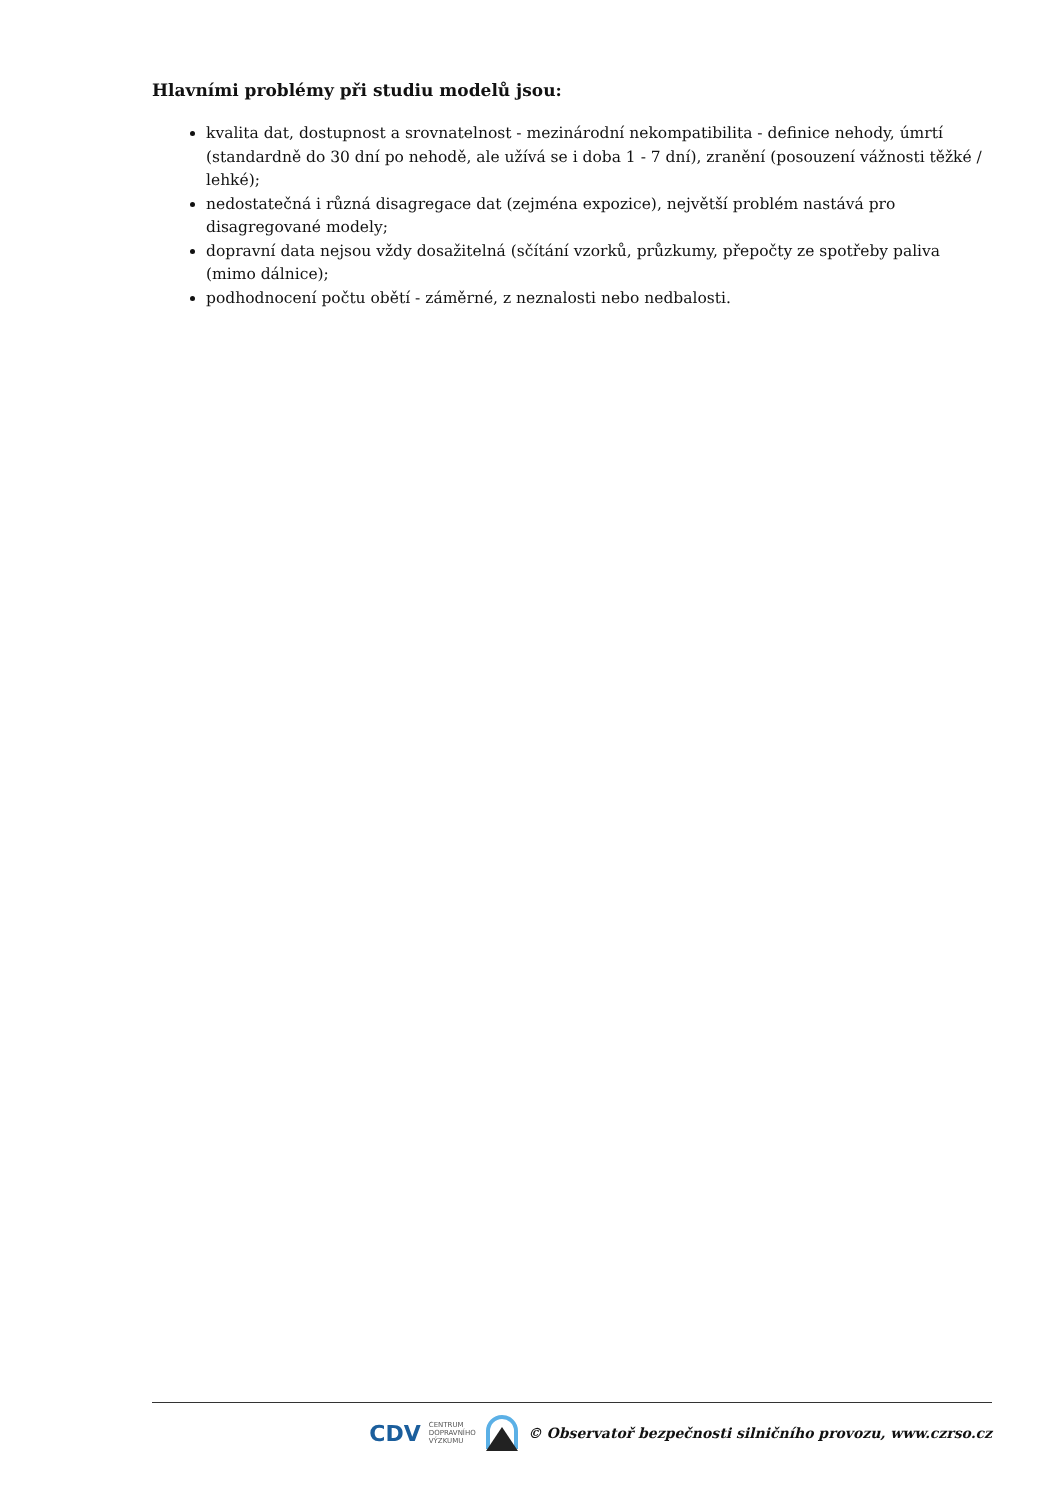Hlavními problémy při studiu modelů jsou:
kvalita dat, dostupnost a srovnatelnost - mezinárodní nekompatibilita - definice nehody, úmrtí (standardně do 30 dní po nehodě, ale užívá se i doba 1 - 7 dní), zranění (posouzení vážnosti těžké / lehké);
nedostatečná i různá disagregace dat (zejména expozice), největší problém nastává pro disagregované modely;
dopravní data nejsou vždy dosažitelná (sčítání vzorků, průzkumy, přepočty ze spotřeby paliva (mimo dálnice);
podhodnocení počtu obětí - záměrné, z neznalosti nebo nedbalosti.
CDV CENTRUM
DOPRAVNÍHO
VÝZKUMU © Observatoř bezpečnosti silničního provozu, www.czrso.cz